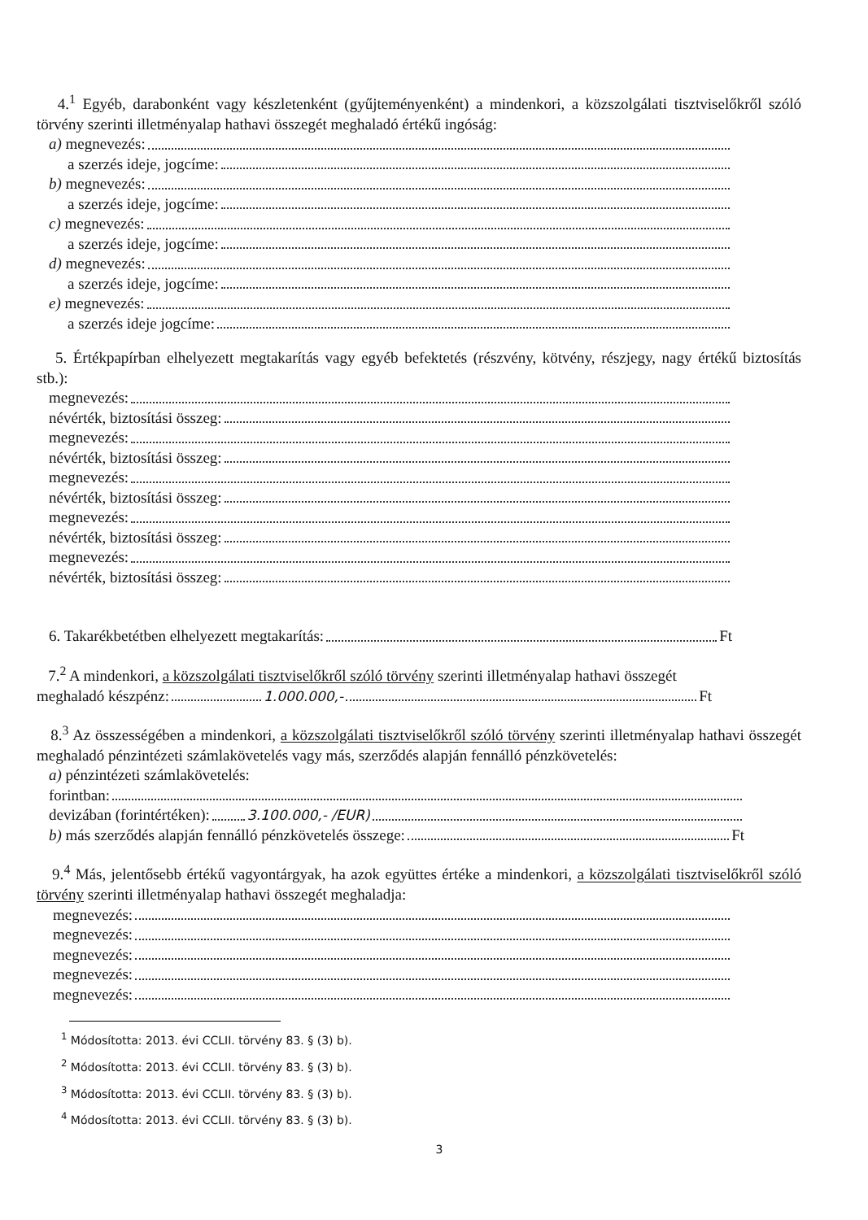4.<sup>1</sup> Egyéb, darabonként vagy készletenként (gyűjteményenként) a mindenkori, a közszolgálati tisztviselőkről szóló törvény szerinti illetményalap hathavi összegét meghaladó értékű ingóság:
a) megnevezés:
a szerzés ideje, jogcíme:
b) megnevezés:
a szerzés ideje, jogcíme:
c) megnevezés:
a szerzés ideje, jogcíme:
d) megnevezés:
a szerzés ideje, jogcíme:
e) megnevezés:
a szerzés ideje jogcíme:
5. Értékpapírban elhelyezett megtakarítás vagy egyéb befektetés (részvény, kötvény, részjegy, nagy értékű biztosítás stb.):
megnevezés:
névérték, biztosítási összeg:
megnevezés:
névérték, biztosítási összeg:
megnevezés:
névérték, biztosítási összeg:
megnevezés:
névérték, biztosítási összeg:
megnevezés:
névérték, biztosítási összeg:
6. Takarékbetétben elhelyezett megtakarítás: Ft
7.<sup>2</sup> A mindenkori, a közszolgálati tisztviselőkről szóló törvény szerinti illetményalap hathavi összegét
meghaladó készpénz: 1.000.000,- Ft
8.<sup>3</sup> Az összességében a mindenkori, a közszolgálati tisztviselőkről szóló törvény szerinti illetményalap hathavi összegét meghaladó pénzintézeti számlakövetelés vagy más, szerződés alapján fennálló pénzkövetelés:
a) pénzintézeti számlakövetelés:
forintban:
devizában (forintértéken): 3.100.000,- /EUR)
b) más szerződés alapján fennálló pénzkövetelés összege: Ft
9.<sup>4</sup> Más, jelentősebb értékű vagyontárgyak, ha azok együttes értéke a mindenkori, a közszolgálati tisztviselőkről szóló törvény szerinti illetményalap hathavi összegét meghaladja:
megnevezés:
megnevezés:
megnevezés:
megnevezés:
megnevezés:
<sup>1</sup> Módosította: 2013. évi CCLII. törvény 83. § (3) b).
<sup>2</sup> Módosította: 2013. évi CCLII. törvény 83. § (3) b).
<sup>3</sup> Módosította: 2013. évi CCLII. törvény 83. § (3) b).
<sup>4</sup> Módosította: 2013. évi CCLII. törvény 83. § (3) b).
3